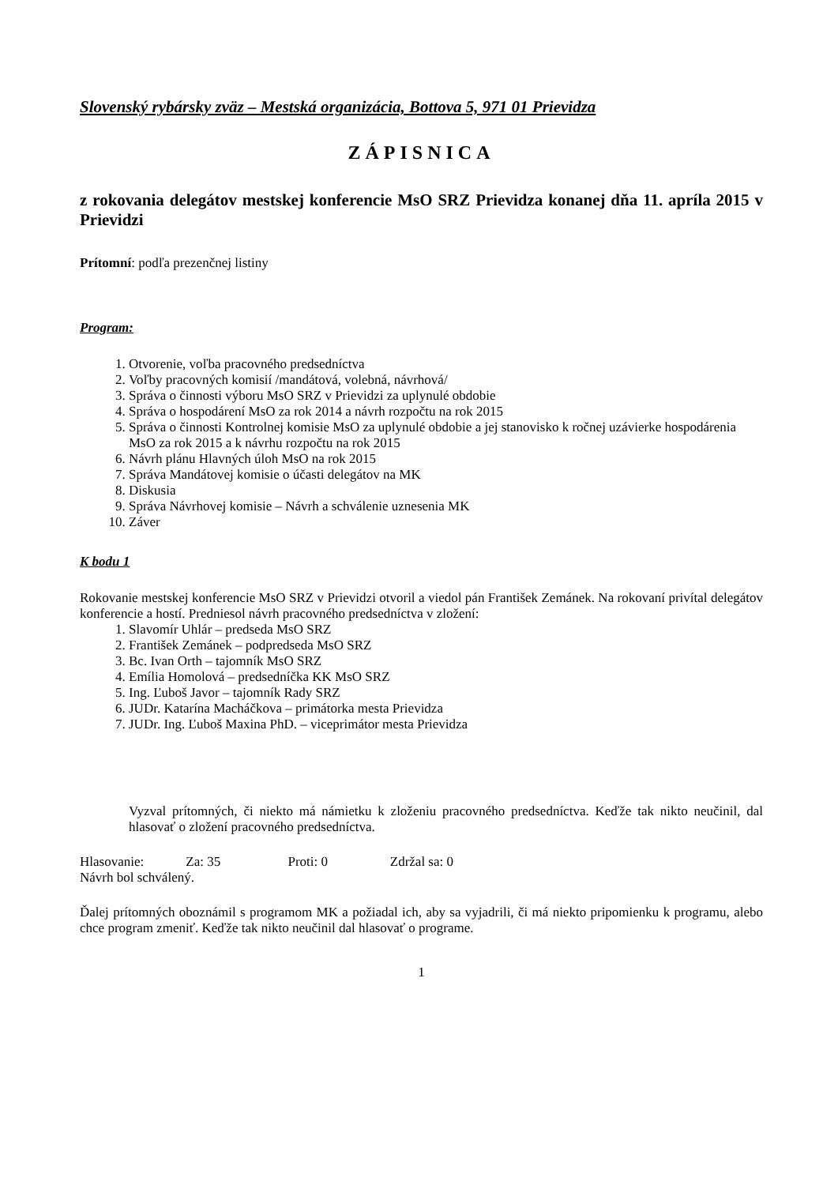Slovenský rybársky zväz – Mestská organizácia, Bottova 5, 971 01 Prievidza
ZÁPISNICA
z rokovania delegátov mestskej konferencie MsO SRZ Prievidza konanej dňa 11. apríla 2015 v Prievidzi
Prítomní: podľa prezenčnej listiny
Program:
1. Otvorenie, voľba pracovného predsedníctva
2. Voľby pracovných komisií /mandátová, volebná, návrhová/
3. Správa o činnosti výboru MsO SRZ v Prievidzi za uplynulé obdobie
4. Správa o hospodárení MsO za rok 2014 a návrh rozpočtu na rok 2015
5. Správa o činnosti Kontrolnej komisie MsO za uplynulé obdobie a jej stanovisko k ročnej uzávierke hospodárenia MsO za rok 2015 a k návrhu rozpočtu na rok 2015
6. Návrh plánu Hlavných úloh MsO na rok 2015
7. Správa Mandátovej komisie o účasti delegátov na MK
8. Diskusia
9. Správa Návrhovej komisie – Návrh a schválenie uznesenia MK
10. Záver
K bodu 1
Rokovanie mestskej konferencie MsO SRZ v Prievidzi otvoril a viedol pán František Zemánek. Na rokovaní privítal delegátov konferencie a hostí. Predniesol návrh pracovného predsedníctva v zložení:
1. Slavomír Uhlár – predseda MsO SRZ
2. František Zemánek – podpredseda MsO SRZ
3. Bc. Ivan Orth – tajomník MsO SRZ
4. Emília Homolová – predsedníčka KK MsO SRZ
5. Ing. Ľuboš Javor – tajomník Rady SRZ
6. JUDr. Katarína Macháčkova – primátorka mesta Prievidza
7. JUDr. Ing. Ľuboš Maxina PhD. – viceprimátor mesta Prievidza
Vyzval prítomných, či niekto má námietku k zloženiu pracovného predsedníctva. Keďže tak nikto neučinil, dal hlasovať o zložení pracovného predsedníctva.
Hlasovanie: Za: 35 Proti: 0 Zdržal sa: 0
Návrh bol schválený.
Ďalej prítomných oboznámil s programom MK a požiadal ich, aby sa vyjadrili, či má niekto pripomienku k programu, alebo chce program zmeniť. Keďže tak nikto neučinil dal hlasovať o programe.
1